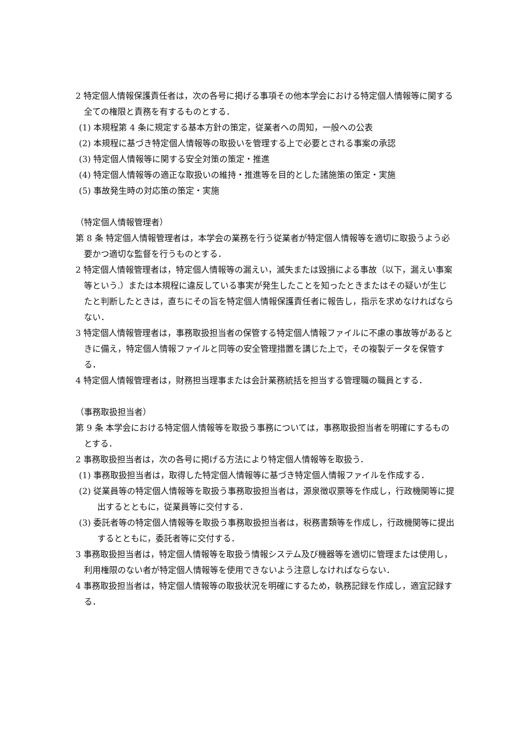2 特定個人情報保護責任者は，次の各号に掲げる事項その他本学会における特定個人情報等に関する全ての権限と責務を有するものとする．
(1) 本規程第 4 条に規定する基本方針の策定，従業者への周知，一般への公表
(2) 本規程に基づき特定個人情報等の取扱いを管理する上で必要とされる事案の承認
(3) 特定個人情報等に関する安全対策の策定・推進
(4) 特定個人情報等の適正な取扱いの維持・推進等を目的とした諸施策の策定・実施
(5) 事故発生時の対応策の策定・実施
（特定個人情報管理者）
第 8 条 特定個人情報管理者は，本学会の業務を行う従業者が特定個人情報等を適切に取扱うよう必要かつ適切な監督を行うものとする．
2 特定個人情報管理者は，特定個人情報等の漏えい，滅失または毀損による事故（以下，漏えい事案等という.）または本規程に違反している事実が発生したことを知ったときまたはその疑いが生じたと判断したときは，直ちにその旨を特定個人情報保護責任者に報告し，指示を求めなければならない．
3 特定個人情報管理者は，事務取扱担当者の保管する特定個人情報ファイルに不慮の事故等があるときに備え，特定個人情報ファイルと同等の安全管理措置を講じた上で，その複製データを保管する．
4 特定個人情報管理者は，財務担当理事または会計業務統括を担当する管理職の職員とする．
（事務取扱担当者）
第 9 条 本学会における特定個人情報等を取扱う事務については，事務取扱担当者を明確にするものとする．
2 事務取扱担当者は，次の各号に掲げる方法により特定個人情報等を取扱う．
(1) 事務取扱担当者は，取得した特定個人情報等に基づき特定個人情報ファイルを作成する．
(2) 従業員等の特定個人情報等を取扱う事務取扱担当者は，源泉徴収票等を作成し，行政機関等に提出するとともに，従業員等に交付する．
(3) 委託者等の特定個人情報等を取扱う事務取扱担当者は，税務書類等を作成し，行政機関等に提出するとともに，委託者等に交付する．
3 事務取扱担当者は，特定個人情報等を取扱う情報システム及び機器等を適切に管理または使用し，利用権限のない者が特定個人情報等を使用できないよう注意しなければならない．
4 事務取扱担当者は，特定個人情報等の取扱状況を明確にするため，執務記録を作成し，適宜記録する．